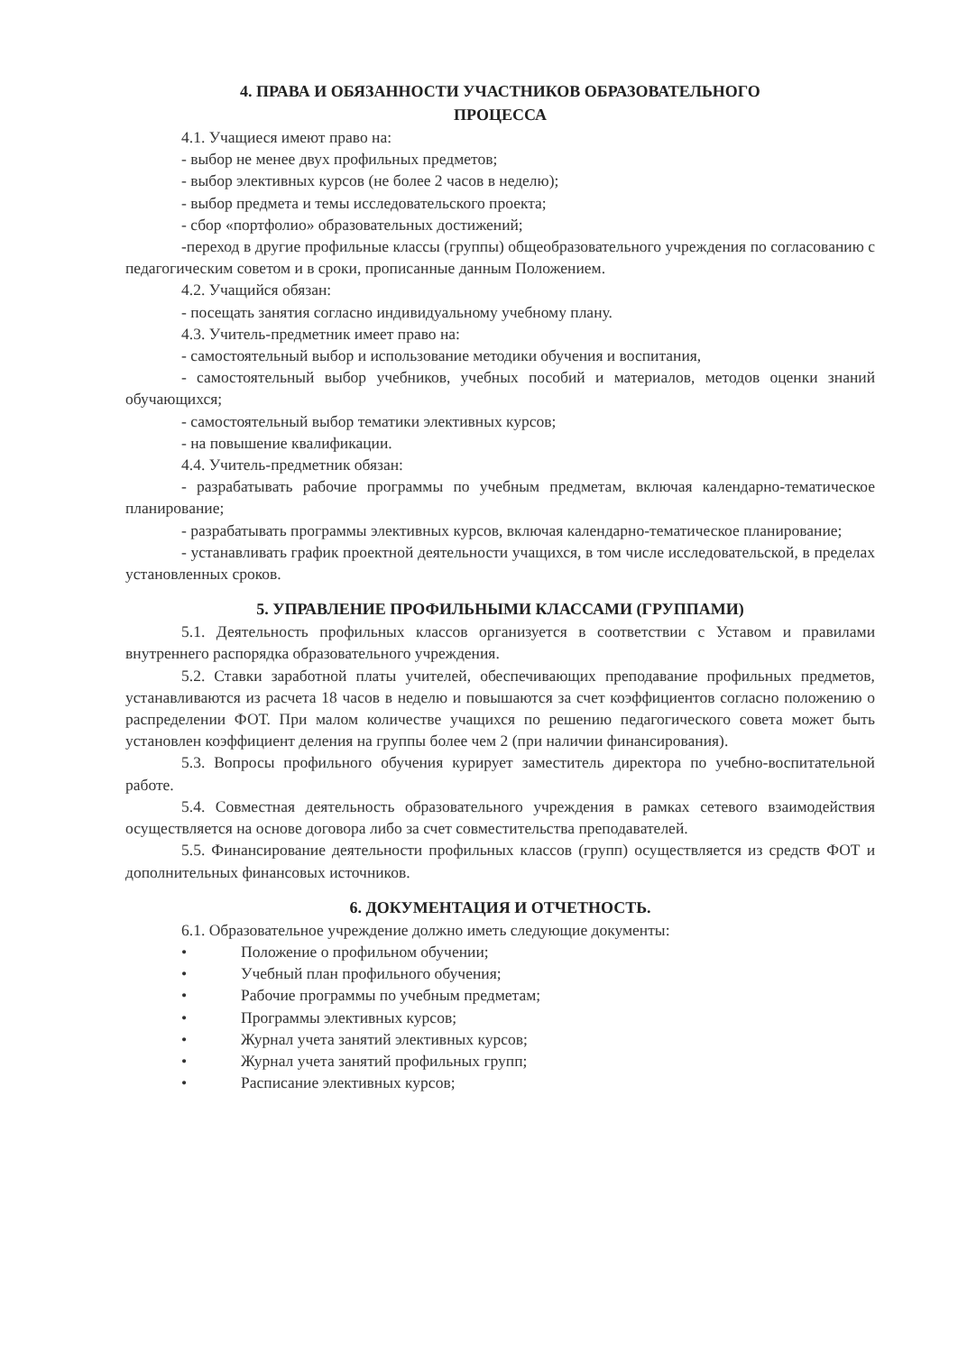4. ПРАВА И ОБЯЗАННОСТИ УЧАСТНИКОВ ОБРАЗОВАТЕЛЬНОГО
ПРОЦЕССА
4.1. Учащиеся имеют право на:
- выбор не менее двух профильных предметов;
- выбор элективных курсов (не более 2 часов в неделю);
- выбор предмета и темы исследовательского проекта;
- сбор «портфолио» образовательных достижений;
-переход в другие профильные классы (группы) общеобразовательного учреждения по согласованию с педагогическим советом и в сроки, прописанные данным Положением.
4.2. Учащийся обязан:
- посещать занятия согласно индивидуальному учебному плану.
4.3. Учитель-предметник имеет право на:
- самостоятельный выбор и использование методики обучения и воспитания,
- самостоятельный выбор учебников, учебных пособий и материалов, методов оценки знаний обучающихся;
- самостоятельный выбор тематики элективных курсов;
- на повышение квалификации.
4.4. Учитель-предметник обязан:
- разрабатывать рабочие программы по учебным предметам, включая календарно-тематическое планирование;
- разрабатывать программы элективных курсов, включая календарно-тематическое планирование;
- устанавливать график проектной деятельности учащихся, в том числе исследовательской, в пределах установленных сроков.
5. УПРАВЛЕНИЕ ПРОФИЛЬНЫМИ КЛАССАМИ (ГРУППАМИ)
5.1. Деятельность профильных классов организуется в соответствии с Уставом и правилами внутреннего распорядка образовательного учреждения.
5.2. Ставки заработной платы учителей, обеспечивающих преподавание профильных предметов, устанавливаются из расчета 18 часов в неделю и повышаются за счет коэффициентов согласно положению о распределении ФОТ. При малом количестве учащихся по решению педагогического совета может быть установлен коэффициент деления на группы более чем 2 (при наличии финансирования).
5.3. Вопросы профильного обучения курирует заместитель директора по учебно-воспитательной работе.
5.4. Совместная деятельность образовательного учреждения в рамках сетевого взаимодействия осуществляется на основе договора либо за счет совместительства преподавателей.
5.5. Финансирование деятельности профильных классов (групп) осуществляется из средств ФОТ и дополнительных финансовых источников.
6. ДОКУМЕНТАЦИЯ И ОТЧЕТНОСТЬ.
6.1. Образовательное учреждение должно иметь следующие документы:
• Положение о профильном обучении;
• Учебный план профильного обучения;
• Рабочие программы по учебным предметам;
• Программы элективных курсов;
• Журнал учета занятий элективных курсов;
• Журнал учета занятий профильных групп;
• Расписание элективных курсов;